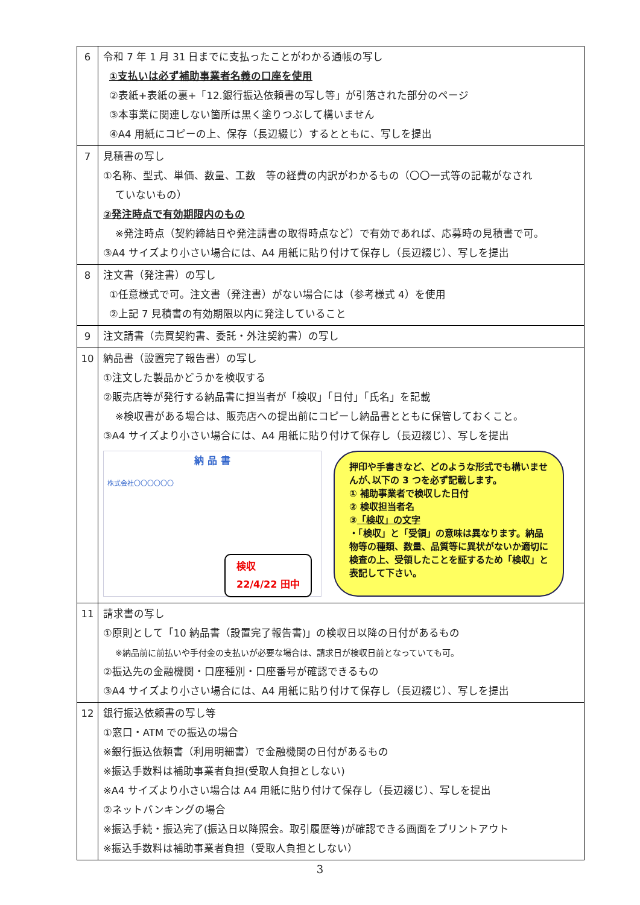| 6 | 令和 7 年 1 月 31 日までに支払ったことがわかる通帳の写し ①支払いは必ず補助事業者名義の口座を使用 ②表紙+表紙の裏+「12.銀行振込依頼書の写し等」が引落された部分のページ ③本事業に関連しない箇所は黒く塗りつぶして構いません ④A4 用紙にコピーの上、保存（長辺綴じ）するとともに、写しを提出 |
| 7 | 見積書の写し ①名称、型式、単価、数量、工数 等の経費の内訳がわかるもの（〇〇一式等の記載がなされ ていないもの） ②発注時点で有効期限内のもの ※発注時点（契約締結日や発注請書の取得時点など）で有効であれば、応募時の見積書で可。 ③A4 サイズより小さい場合には、A4 用紙に貼り付けて保存し（長辺綴じ）、写しを提出 |
| 8 | 注文書（発注書）の写し ①任意様式で可。注文書（発注書）がない場合には（参考様式 4）を使用 ②上記 7 見積書の有効期限以内に発注していること |
| 9 | 注文請書（売買契約書、委託・外注契約書）の写し |
| 10 | 納品書（設置完了報告書）の写し ①注文した製品かどうかを検収する ②販売店等が発行する納品書に担当者が「検収」「日付」「氏名」を記載 ※検収書がある場合は、販売店への提出前にコピーし納品書とともに保管しておくこと。 ③A4 サイズより小さい場合には、A4 用紙に貼り付けて保存し（長辺綴じ）、写しを提出 納 品 書 株式会社〇〇〇〇〇〇 検収 22/4/22 田中 押印や手書きなど、どのような形式でも構いませんが､以下の 3 つを必ず記載します。 ① 補助事業者で検収した日付 ② 検収担当者名 ③ 「検収」の文字 ・「検収」と「受領」の意味は異なります。納品物等の種類、数量、品質等に異状がないか適切に検査の上、受領したことを証するため「検収」と表記して下さい。 |
| 11 | 請求書の写し ①原則として「10 納品書（設置完了報告書)」の検収日以降の日付があるもの ※納品前に前払いや手付金の支払いが必要な場合は、請求日が検収日前となっていても可。 ②振込先の金融機関・口座種別・口座番号が確認できるもの ③A4 サイズより小さい場合には、A4 用紙に貼り付けて保存し（長辺綴じ）、写しを提出 |
| 12 | 銀行振込依頼書の写し等 ①窓口・ATM での振込の場合 ※銀行振込依頼書（利用明細書）で金融機関の日付があるもの ※振込手数料は補助事業者負担(受取人負担としない) ※A4 サイズより小さい場合は A4 用紙に貼り付けて保存し（長辺綴じ）、写しを提出 ②ネットバンキングの場合 ※振込手続・振込完了(振込日以降照会。取引履歴等)が確認できる画面をプリントアウト ※振込手数料は補助事業者負担（受取人負担としない） |
3